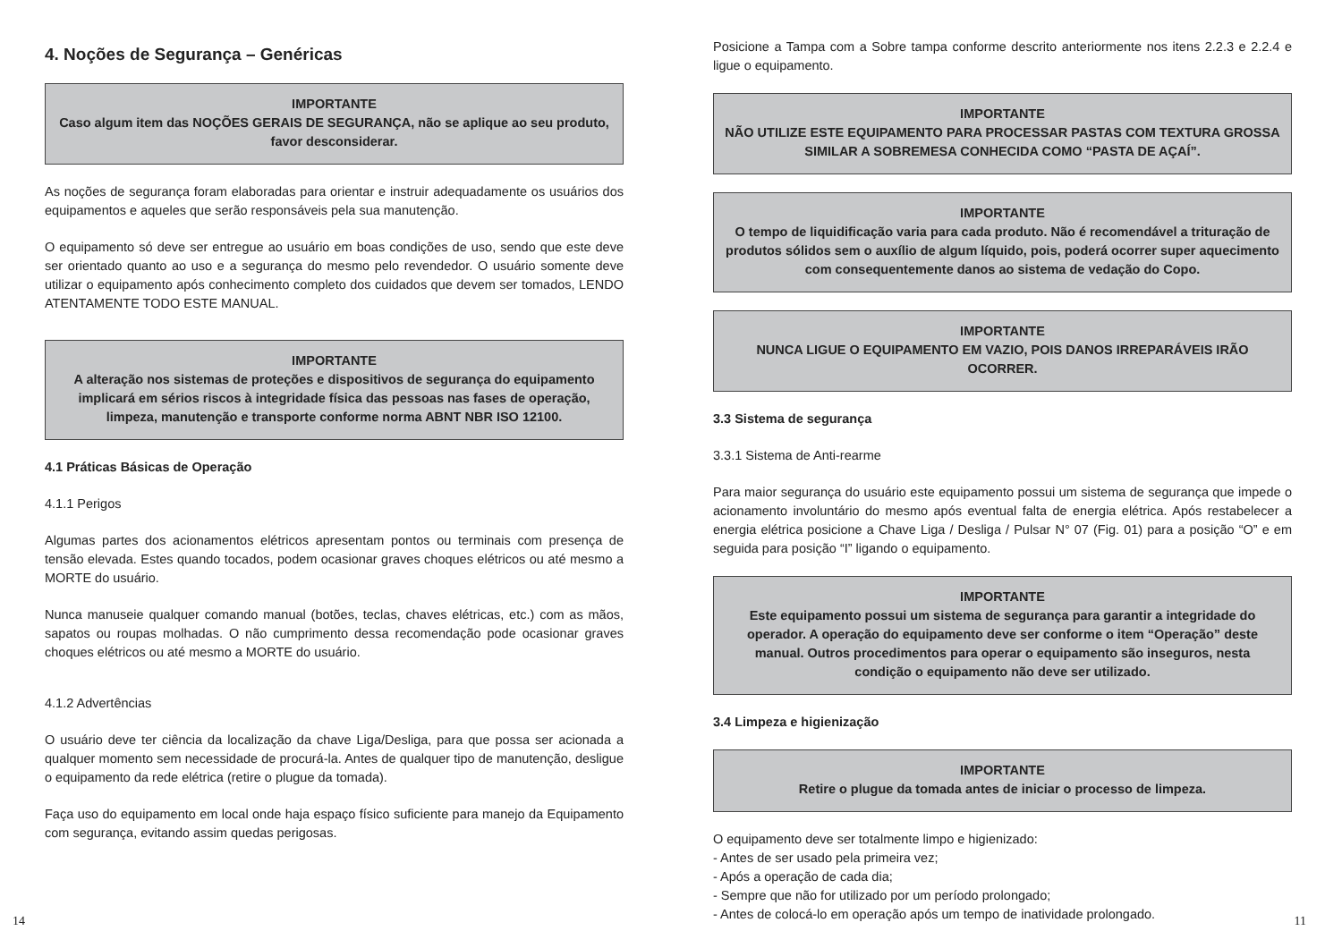4. Noções de Segurança – Genéricas
IMPORTANTE
Caso algum item das NOÇÕES GERAIS DE SEGURANÇA, não se aplique ao seu produto, favor desconsiderar.
As noções de segurança foram elaboradas para orientar e instruir adequadamente os usuários dos equipamentos e aqueles que serão responsáveis pela sua manutenção.
O equipamento só deve ser entregue ao usuário em boas condições de uso, sendo que este deve ser orientado quanto ao uso e a segurança do mesmo pelo revendedor. O usuário somente deve utilizar o equipamento após conhecimento completo dos cuidados que devem ser tomados, LENDO ATENTAMENTE TODO ESTE MANUAL.
IMPORTANTE
A alteração nos sistemas de proteções e dispositivos de segurança do equipamento implicará em sérios riscos à integridade física das pessoas nas fases de operação, limpeza, manutenção e transporte conforme norma ABNT NBR ISO 12100.
4.1 Práticas Básicas de Operação
4.1.1 Perigos
Algumas partes dos acionamentos elétricos apresentam pontos ou terminais com presença de tensão elevada. Estes quando tocados, podem ocasionar graves choques elétricos ou até mesmo a MORTE do usuário.
Nunca manuseie qualquer comando manual (botões, teclas, chaves elétricas, etc.) com as mãos, sapatos ou roupas molhadas. O não cumprimento dessa recomendação pode ocasionar graves choques elétricos ou até mesmo a MORTE do usuário.
4.1.2 Advertências
O usuário deve ter ciência da localização da chave Liga/Desliga, para que possa ser acionada a qualquer momento sem necessidade de procurá-la. Antes de qualquer tipo de manutenção, desligue o equipamento da rede elétrica (retire o plugue da tomada).
Faça uso do equipamento em local onde haja espaço físico suficiente para manejo da Equipamento com segurança, evitando assim quedas perigosas.
14
Posicione a Tampa com a Sobre tampa conforme descrito anteriormente nos itens 2.2.3 e 2.2.4 e ligue o equipamento.
IMPORTANTE
NÃO UTILIZE ESTE EQUIPAMENTO PARA PROCESSAR PASTAS COM TEXTURA GROSSA SIMILAR A SOBREMESA CONHECIDA COMO “PASTA DE AÇAÍ”.
IMPORTANTE
O tempo de liquidificação varia para cada produto. Não é recomendável a trituração de produtos sólidos sem o auxílio de algum líquido, pois, poderá ocorrer super aquecimento com consequentemente danos ao sistema de vedação do Copo.
IMPORTANTE
NUNCA LIGUE O EQUIPAMENTO EM VAZIO, POIS DANOS IRREPARÁVEIS IRÃO OCORRER.
3.3 Sistema de segurança
3.3.1 Sistema de Anti-rearme
Para maior segurança do usuário este equipamento possui um sistema de segurança que impede o acionamento involuntário do mesmo após eventual falta de energia elétrica. Após restabelecer a energia elétrica posicione a Chave Liga / Desliga / Pulsar N° 07 (Fig. 01) para a posição “O” e em seguida para posição “I” ligando o equipamento.
IMPORTANTE
Este equipamento possui um sistema de segurança para garantir a integridade do operador. A operação do equipamento deve ser conforme o item “Operação” deste manual. Outros procedimentos para operar o equipamento são inseguros, nesta condição o equipamento não deve ser utilizado.
3.4 Limpeza e higienização
IMPORTANTE
Retire o plugue da tomada antes de iniciar o processo de limpeza.
O equipamento deve ser totalmente limpo e higienizado:
- Antes de ser usado pela primeira vez;
- Após a operação de cada dia;
- Sempre que não for utilizado por um período prolongado;
- Antes de colocá-lo em operação após um tempo de inatividade prolongado.
11